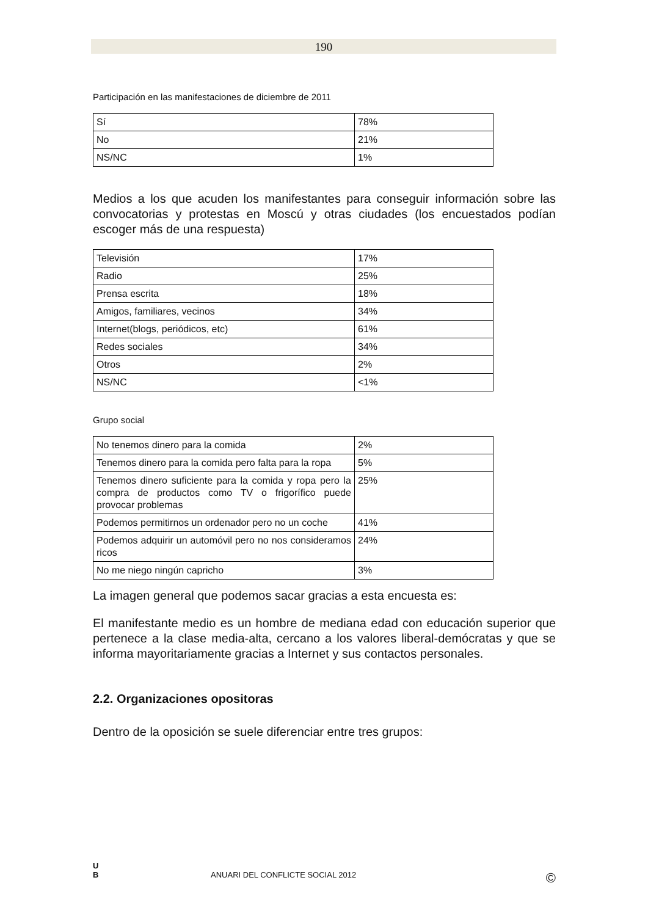190
Participación en las manifestaciones de diciembre de 2011
| Sí | 78% |
| No | 21% |
| NS/NC | 1% |
Medios a los que acuden los manifestantes para conseguir información sobre las convocatorias y protestas en Moscú y otras ciudades (los encuestados podían escoger más de una respuesta)
| Televisión | 17% |
| Radio | 25% |
| Prensa escrita | 18% |
| Amigos, familiares, vecinos | 34% |
| Internet(blogs, periódicos, etc) | 61% |
| Redes sociales | 34% |
| Otros | 2% |
| NS/NC | <1% |
Grupo social
| No tenemos dinero para la comida | 2% |
| Tenemos dinero para la comida pero falta para la ropa | 5% |
| Tenemos dinero suficiente para la comida y ropa pero la compra de productos como TV o frigorífico puede provocar problemas | 25% |
| Podemos permitirnos un ordenador pero no un coche | 41% |
| Podemos adquirir un automóvil pero no nos consideramos ricos | 24% |
| No me niego ningún capricho | 3% |
La imagen general que podemos sacar gracias a esta encuesta es:
El manifestante medio es un hombre de mediana edad con educación superior que pertenece a la clase media-alta, cercano a los valores liberal-demócratas y que se informa mayoritariamente gracias a Internet y sus contactos personales.
2.2. Organizaciones opositoras
Dentro de la oposición se suele diferenciar entre tres grupos:
U
B ANUARI DEL CONFLICTE SOCIAL 2012 ©